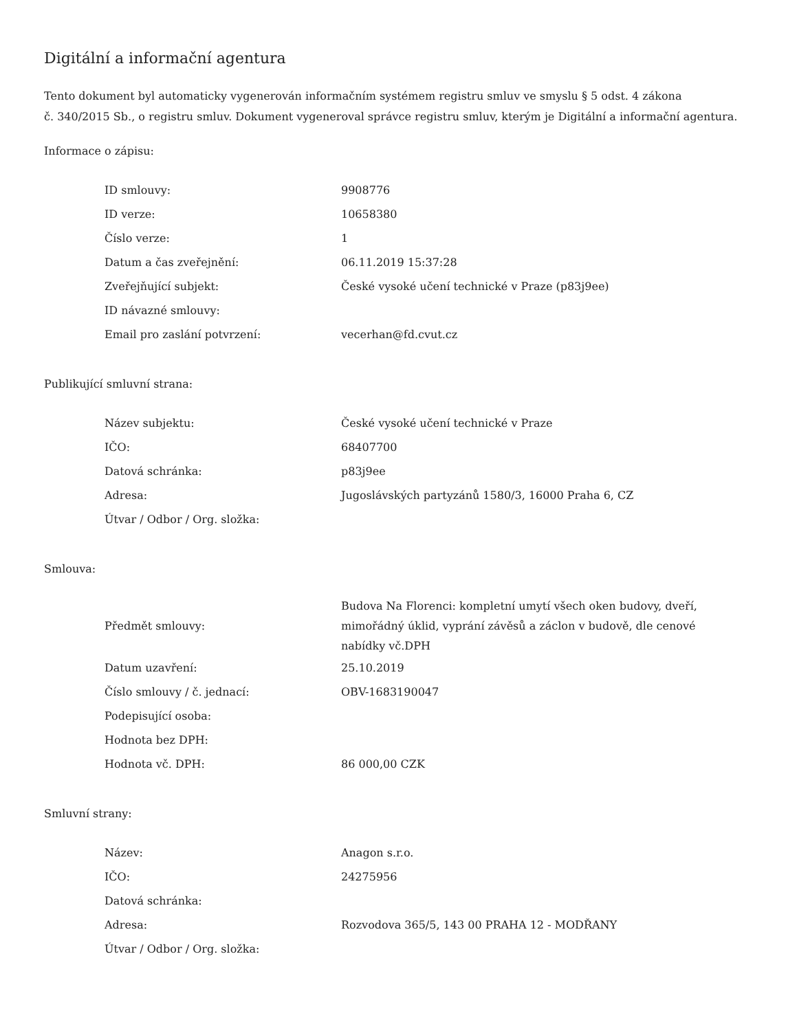Digitální a informační agentura
Tento dokument byl automaticky vygenerován informačním systémem registru smluv ve smyslu § 5 odst. 4 zákona
č. 340/2015 Sb., o registru smluv. Dokument vygeneroval správce registru smluv, kterým je Digitální a informační agentura.
Informace o zápisu:
| ID smlouvy: | 9908776 |
| ID verze: | 10658380 |
| Číslo verze: | 1 |
| Datum a čas zveřejnění: | 06.11.2019 15:37:28 |
| Zveřejňující subjekt: | České vysoké učení technické v Praze (p83j9ee) |
| ID návazné smlouvy: | |
| Email pro zaslání potvrzení: | vecerhan@fd.cvut.cz |
Publikující smluvní strana:
| Název subjektu: | České vysoké učení technické v Praze |
| IČO: | 68407700 |
| Datová schránka: | p83j9ee |
| Adresa: | Jugoslávských partyzánů 1580/3, 16000 Praha 6, CZ |
| Útvar / Odbor / Org. složka: | |
Smlouva:
| Předmět smlouvy: | Budova Na Florenci: kompletní umytí všech oken budovy, dveří, mimořádný úklid, vyprání závěsů a záclon v budově, dle cenové nabídky vč.DPH |
| Datum uzavření: | 25.10.2019 |
| Číslo smlouvy / č. jednací: | OBV-1683190047 |
| Podepisující osoba: | |
| Hodnota bez DPH: | |
| Hodnota vč. DPH: | 86 000,00 CZK |
Smluvní strany:
| Název: | Anagon s.r.o. |
| IČO: | 24275956 |
| Datová schránka: | |
| Adresa: | Rozvodova 365/5, 143 00 PRAHA 12 - MODŘANY |
| Útvar / Odbor / Org. složka: | |